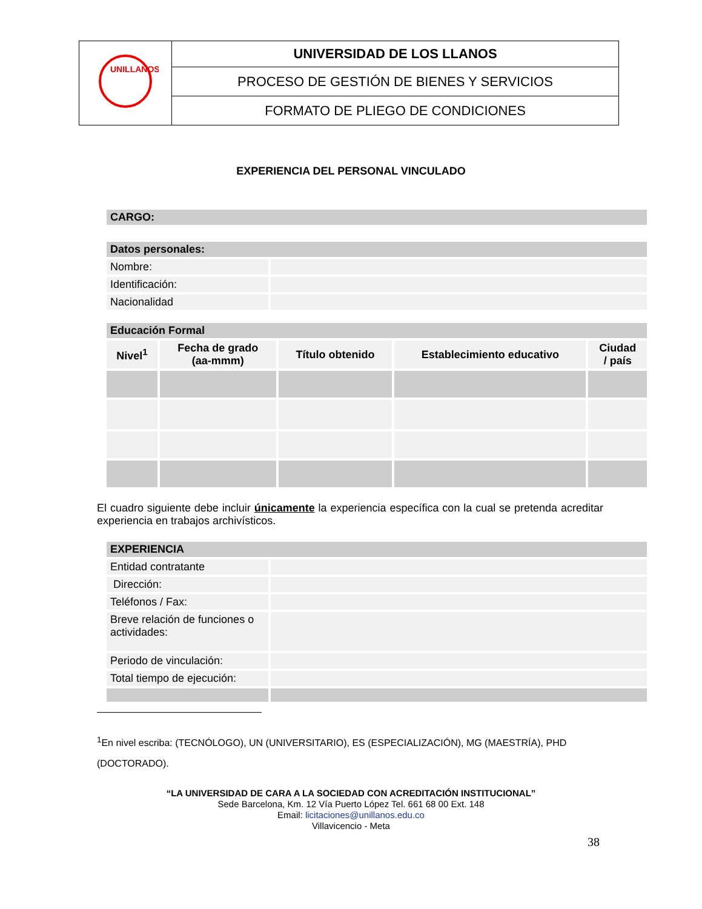| UNILLANOS | UNIVERSIDAD DE LOS LLANOS |
| | PROCESO DE GESTIÓN DE BIENES Y SERVICIOS |
| | FORMATO DE PLIEGO DE CONDICIONES |
EXPERIENCIA DEL PERSONAL VINCULADO
| CARGO: |
| Datos personales: | |
| Nombre: | |
| Identificación: | |
| Nacionalidad | |
| Educación Formal | | | | |
| Nivel<sup>1</sup> | Fecha de grado (aa-mmm) | Título obtenido | Establecimiento educativo | Ciudad / país |
El cuadro siguiente debe incluir únicamente la experiencia específica con la cual se pretenda acreditar experiencia en trabajos archivísticos.
| EXPERIENCIA | |
| Entidad contratante | |
| Dirección: | |
| Teléfonos / Fax: | |
| Breve relación de funciones o actividades: | |
| Periodo de vinculación: | |
| Total tiempo de ejecución: | |
<sup>1</sup> En nivel escriba: (TECNÓLOGO), UN (UNIVERSITARIO), ES (ESPECIALIZACIÓN), MG (MAESTRÍA), PHD (DOCTORADO).
“LA UNIVERSIDAD DE CARA A LA SOCIEDAD CON ACREDITACIÓN INSTITUCIONAL”
Sede Barcelona, Km. 12 Vía Puerto López Tel. 661 68 00 Ext. 148
Email: licitaciones@unillanos.edu.co
Villavicencio - Meta
38